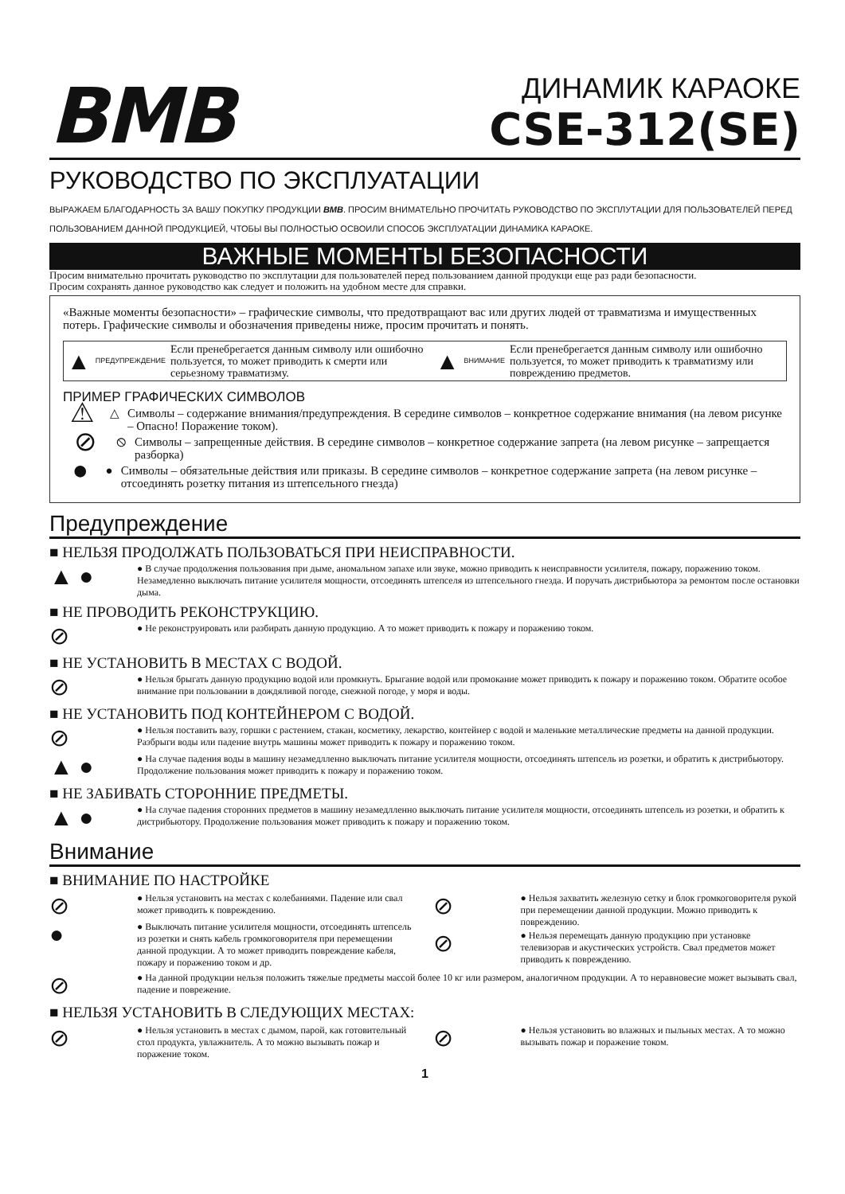BMB
ДИНАМИК КАРАОКЕ
CSE-312(SE)
РУКОВОДСТВО ПО ЭКСПЛУАТАЦИИ
ВЫРАЖАЕМ БЛАГОДАРНОСТЬ ЗА ВАШУ ПОКУПКУ ПРОДУКЦИИ BMB. ПРОСИМ ВНИМАТЕЛЬНО ПРОЧИТАТЬ РУКОВОДСТВО ПО ЭКСПЛУТАЦИИ ДЛЯ ПОЛЬЗОВАТЕЛЕЙ ПЕРЕД ПОЛЬЗОВАНИЕМ ДАННОЙ ПРОДУКЦИЕЙ, ЧТОБЫ ВЫ ПОЛНОСТЬЮ ОСВОИЛИ СПОСОБ ЭКСПЛУАТАЦИИ ДИНАМИКА КАРАОКЕ.
ВАЖНЫЕ МОМЕНТЫ БЕЗОПАСНОСТИ
Просим внимательно прочитать руководство по эксплутации для пользователей перед пользованием данной продукци еще раз ради безопасности.
Просим сохранять данное руководство как следует и положить на удобном месте для справки.
«Важные моменты безопасности» – графические символы, что предотвращают вас или других людей от травматизма и имущественных потерь. Графические символы и обозначения приведены ниже, просим прочитать и понять.
▲ ПРЕДУПРЕЖДЕНИЕ Если пренебрегается данным символу или ошибочно пользуется, то может приводить к смерти или серьезному травматизму. ▲ ВНИМАНИЕ Если пренебрегается данным символу или ошибочно пользуется, то может приводить к травматизму или повреждению предметов.
ПРИМЕР ГРАФИЧЕСКИХ СИМВОЛОВ
⚠ △ Символы – содержание внимания/предупреждения. В середине символов – конкретное содержание внимания (на левом рисунке – Опасно! Поражение током).
⊘ ⦸ Символы – запрещенные действия. В середине символов – конкретное содержание запрета (на левом рисунке – запрещается разборка)
● ● Символы – обязательные действия или приказы. В середине символов – конкретное содержание запрета (на левом рисунке – отсоединять розетку питания из штепсельного гнезда)
Предупреждение
■ НЕЛЬЗЯ ПРОДОЛЖАТЬ ПОЛЬЗОВАТЬСЯ ПРИ НЕИСПРАВНОСТИ.
▲ ● ● В случае продолжения пользования при дыме, аномальном запахе или звуке, можно приводить к неисправности усилителя, пожару, поражению током. Незамедленно выключать питание усилителя мощности, отсоединять штепселя из штепсельного гнезда. И поручать дистрибьютора за ремонтом после остановки дыма.
■ НЕ ПРОВОДИТЬ РЕКОНСТРУКЦИЮ.
⊘ ● Не реконструировать или разбирать данную продукцию. А то может приводить к пожару и поражению током.
■ НЕ УСТАНОВИТЬ В МЕСТАХ С ВОДОЙ.
⊘ ● Нельзя брыгать данную продукцию водой или промкнуть. Брыгание водой или промокание может приводить к пожару и поражению током. Обратите особое внимание при пользовании в дождяливой погоде, снежной погоде, у моря и воды.
■ НЕ УСТАНОВИТЬ ПОД КОНТЕЙНЕРОМ С ВОДОЙ.
⊘ ● Нельзя поставить вазу, горшки с растением, стакан, косметику, лекарство, контейнер с водой и маленькие металлические предметы на данной продукции. Разбрыги воды или падение внутрь машины может приводить к пожару и поражению током.
▲ ● ● На случае падения воды в машину незамедлленно выключать питание усилителя мощности, отсоединять штепсель из розетки, и обратить к дистрибьютору. Продолжение пользования может приводить к пожару и поражению током.
■ НЕ ЗАБИВАТЬ СТОРОННИЕ ПРЕДМЕТЫ.
▲ ● ● На случае падения сторонних предметов в машину незамедлленно выключать питание усилителя мощности, отсоединять штепсель из розетки, и обратить к дистрибьютору. Продолжение пользования может приводить к пожару и поражению током.
Внимание
■ ВНИМАНИЕ ПО НАСТРОЙКЕ
⊘ ● Нельзя установить на местах с колебаниями. Падение или свал может приводить к повреждению.
● ● Выключать питание усилителя мощности, отсоединять штепсель из розетки и снять кабель громкоговорителя при перемещении данной продукции. А то может приводить повреждение кабеля, пожару и поражению током и др.
⊘ ● Нельзя захватить железную сетку и блок громкоговорителя рукой при перемещении данной продукции. Можно приводить к повреждению.
⊘ ● Нельзя перемещать данную продукцию при установке телевизорав и акустических устройств. Свал предметов может приводить к повреждению.
⊘ ● На данной продукции нельзя положить тяжелые предметы массой более 10 кг или размером, аналогичном продукции. А то неравновесие может вызывать свал, падение и поврежение.
■ НЕЛЬЗЯ УСТАНОВИТЬ В СЛЕДУЮЩИХ МЕСТАХ:
⊘ ● Нельзя установить в местах с дымом, парой, как готовительный стол продукта, увлажнитель. А то можно вызывать пожар и поражение током.
⊘ ● Нельзя установить во влажных и пыльных местах. А то можно вызывать пожар и поражение током.
1